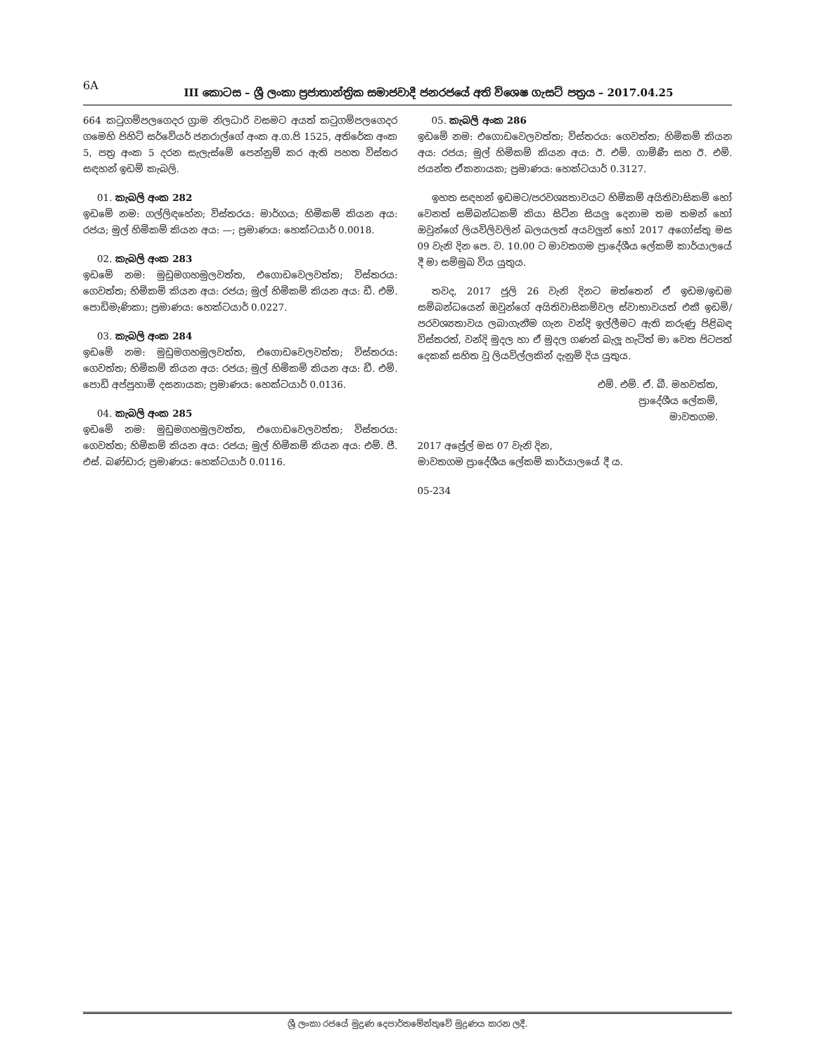6A
III කොටස – ශ්‍රී ලංකා ප්‍රජාතාන්ත්‍රික සමාජවාදී ජනරජයේ අති විශෙෂ ගැසට් පත්‍රය – 2017.04.25
664 කටුගම්පලගෙදර ග්‍රාම නිලධාරි වසමට අයත් කටුගම්පලගෙදර ගමෙහි පිහිටි සර්වේයර් ජනරාල්ගේ අංක අ.ග.පි 1525, අතිරේක අංක 5, පත්‍ර අංක 5 දරන සැලැස්මේ පෙන්නුම් කර ඇති පහත විස්තර සඳහන් ඉඩම් කැබලි.
01. කැබලි අංක 282
ඉඩමේ නම: ගල්ලිඳහේන; විස්තරය: මාර්ගය; හිමිකම් කියන අය: රජය; මුල් හිමිකම් කියන අය: —; ප්‍රමාණය: හෙක්ටයාර් 0.0018.
02. කැබලි අංක 283
ඉඩමේ නම: මුඩුමගහමුලවත්ත, එගොඩවෙලවත්ත; විස්තරය: ගෙවත්ත; හිමිකම් කියන අය: රජය; මුල් හිමිකම් කියන අය: ඩී. එම්. පොඩිමැණිකා; ප්‍රමාණය: හෙක්ටයාර් 0.0227.
03. කැබලි අංක 284
ඉඩමේ නම: මුඩුමගහමුලවත්ත, එගොඩවෙලවත්ත; විස්තරය: ගෙවත්ත; හිමිකම් කියන අය: රජය; මුල් හිමිකම් කියන අය: ඩී. එම්. පොඩි අප්පුහාමි දසනායක; ප්‍රමාණය: හෙක්ටයාර් 0.0136.
04. කැබලි අංක 285
ඉඩමේ නම: මුඩුමගහමුලවත්ත, එගොඩවෙලවත්ත; විස්තරය: ගෙවත්ත; හිමිකම් කියන අය: රජය; මුල් හිමිකම් කියන අය: එම්. පී. එස්. බණ්ඩාර; ප්‍රමාණය: හෙක්ටයාර් 0.0116.
05. කැබලි අංක 286
ඉඩමේ නම: එගොඩවෙලවත්ත; විස්තරය: ගෙවත්ත; හිමිකම් කියන අය: රජය; මුල් හිමිකම් කියන අය: ඊ. එම්. ගාමිණී සහ ඊ. එම්. ජයන්ත ඒකනායක; ප්‍රමාණය: හෙක්ටයාර් 0.3127.
ඉහත සඳහන් ඉඩමට/පරවශ්‍යතාවයට හිමිකම් අයිතිවාසිකම් හෝ වෙනත් සම්බන්ධකම් කියා සිටින සියලු දෙනාම තම තමන් හෝ ඔවුන්ගේ ලියවිලිවලින් බලයලත් අයවලුන් හෝ 2017 අගෝස්තු මස 09 වැනි දින පෙ. ව. 10.00 ට මාවතගම ප්‍රාදේශීය ලේකම් කාර්යාලයේ දී මා සම්මුඛ විය යුතුය.
තවද, 2017 ජූලි 26 වැනි දිනට මත්තෙන් ඒ ඉඩම/ඉඩම සම්බන්ධයෙන් ඔවුන්ගේ අයිතිවාසිකම්වල ස්වාභාවයත් එකී ඉඩම්/පරවශ්‍යතාවය ලබාගැනීම ගැන වන්දි ඉල්ලීමට ඇති කරුණු පිළිබඳ විස්තරත්, වන්දි මුදල හා ඒ මුදල ගණන් බැලූ හැටිත් මා වෙත පිටපත් දෙකක් සහිත වූ ලියවිල්ලකින් දැනුම් දිය යුතුය.
එම්. එම්. ඒ. බී. මහවත්ත,
ප්‍රාදේශීය ලේකම්,
මාවතගම.
2017 අප්‍රේල් මස 07 වැනි දින,
මාවතගම ප්‍රාදේශීය ලේකම් කාර්යාලයේ දී ය.
05-234
ශ්‍රී ලංකා රජයේ මුද්‍රණ දෙපාර්තමේන්තුවේ මුද්‍රණය කරන ලදී.